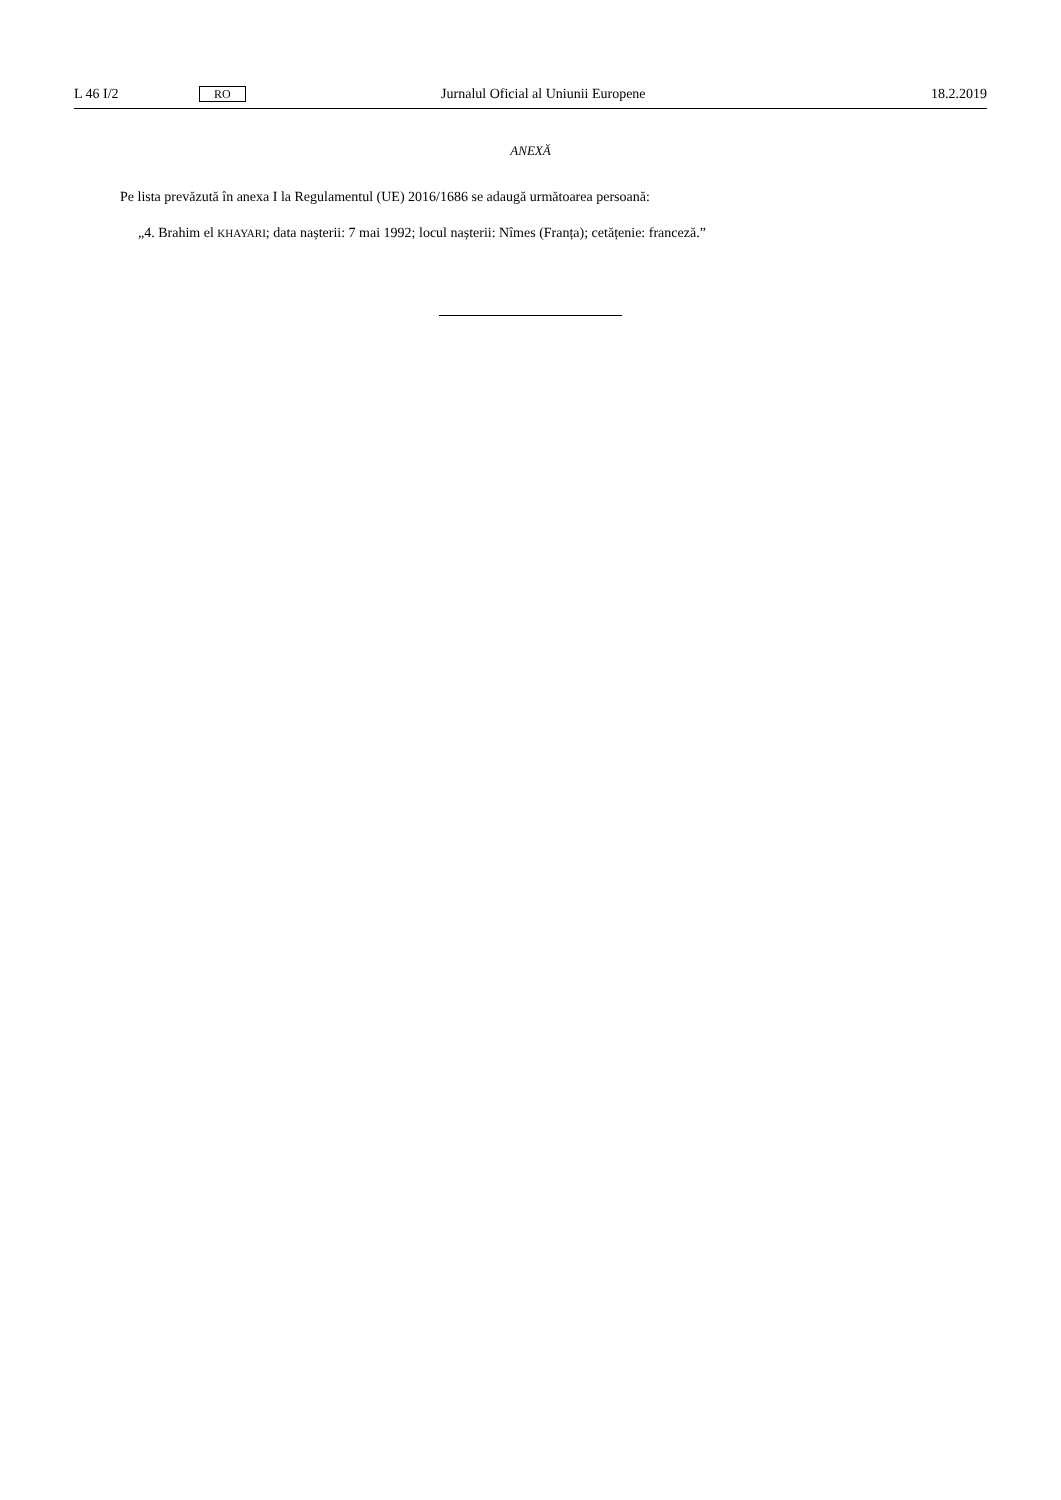L 46 I/2 RO Jurnalul Oficial al Uniunii Europene 18.2.2019
ANEXĂ
Pe lista prevăzută în anexa I la Regulamentul (UE) 2016/1686 se adaugă următoarea persoană:
„4. Brahim el KHAYARI; data nașterii: 7 mai 1992; locul nașterii: Nîmes (Franța); cetățenie: franceză.”